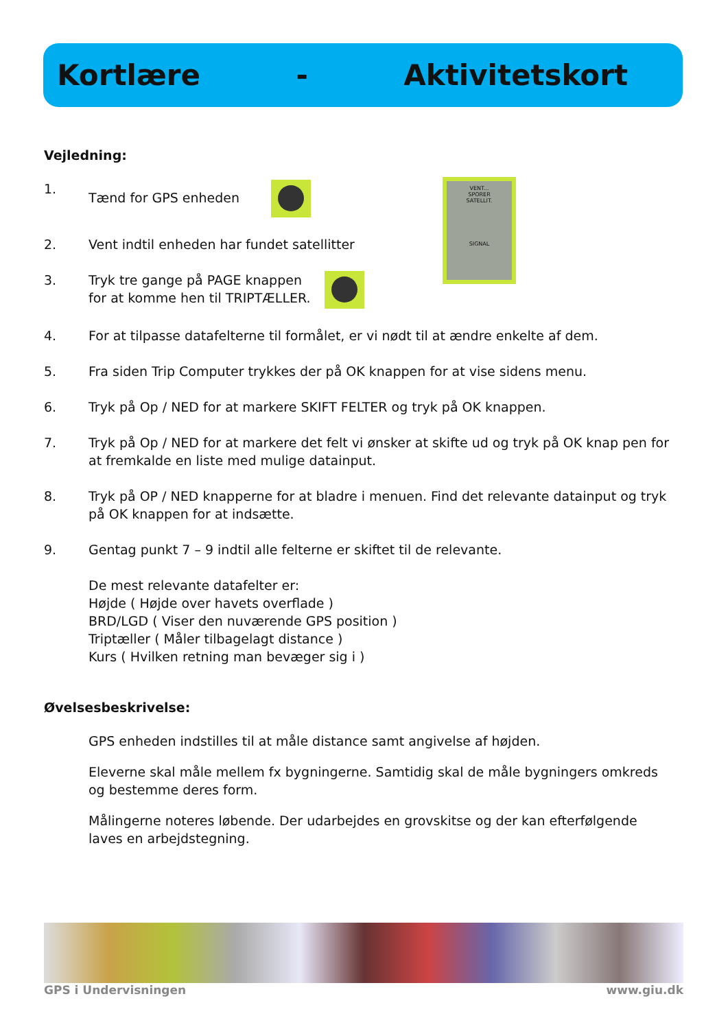Kortlære - Aktivitetskort
VENT...
SPORER
SATELLIT.
SIGNAL
Vejledning:
1. Tænd for GPS enheden
2. Vent indtil enheden har fundet satellitter
3. Tryk tre gange på PAGE knappen
for at komme hen til TRIPTÆLLER.
4. For at tilpasse datafelterne til formålet, er vi nødt til at ændre enkelte af dem.
5. Fra siden Trip Computer trykkes der på OK knappen for at vise sidens menu.
6. Tryk på Op / NED for at markere SKIFT FELTER og tryk på OK knappen.
7. Tryk på Op / NED for at markere det felt vi ønsker at skifte ud og tryk på OK knap pen for at fremkalde en liste med mulige datainput.
8. Tryk på OP / NED knapperne for at bladre i menuen. Find det relevante datainput og tryk på OK knappen for at indsætte.
9. Gentag punkt 7 – 9 indtil alle felterne er skiftet til de relevante.
De mest relevante datafelter er:
Højde ( Højde over havets overflade )
BRD/LGD ( Viser den nuværende GPS position )
Triptæller ( Måler tilbagelagt distance )
Kurs ( Hvilken retning man bevæger sig i )
Øvelsesbeskrivelse:
GPS enheden indstilles til at måle distance samt angivelse af højden.
Eleverne skal måle mellem fx bygningerne. Samtidig skal de måle bygningers omkreds og bestemme deres form.
Målingerne noteres løbende. Der udarbejdes en grovskitse og der kan efterfølgende laves en arbejdstegning.
GPS i Undervisningen www.giu.dk